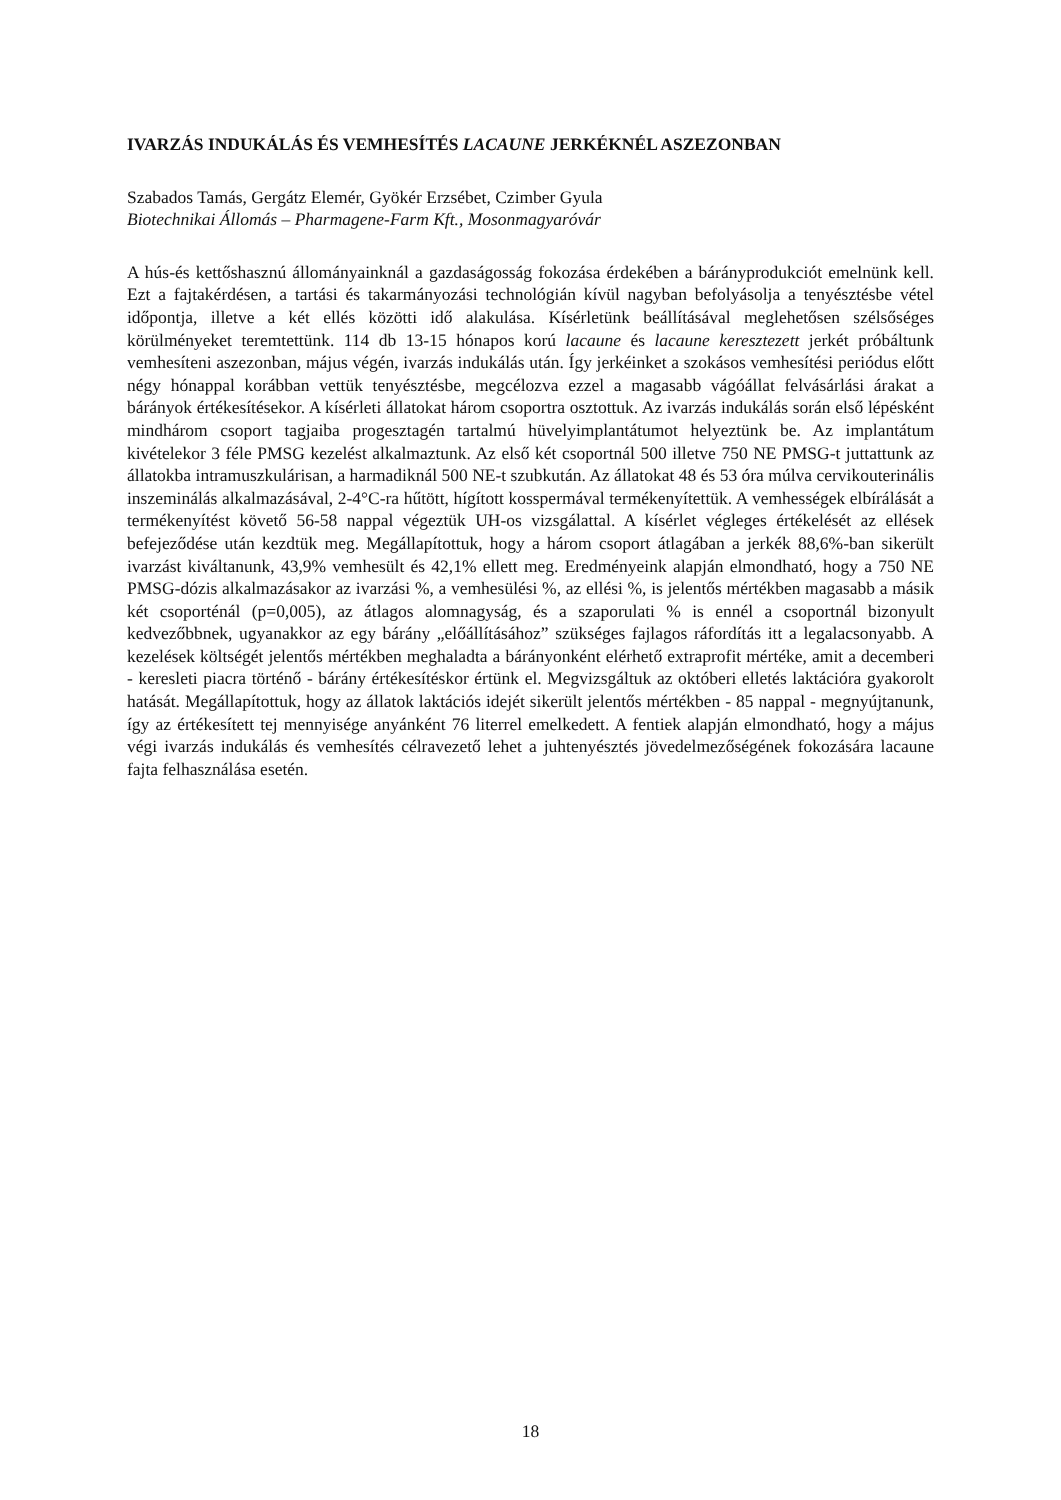IVARZÁS INDUKÁLÁS ÉS VEMHESÍTÉS LACAUNE JERKÉKNÉL ASZEZONBAN
Szabados Tamás, Gergátz Elemér, Gyökér Erzsébet, Czimber Gyula
Biotechnikai Állomás – Pharmagene-Farm Kft., Mosonmagyaróvár
A hús-és kettőshasznú állományainknál a gazdaságosság fokozása érdekében a bárányprodukciót emelnünk kell. Ezt a fajtakérdésen, a tartási és takarmányozási technológián kívül nagyban befolyásolja a tenyésztésbe vétel időpontja, illetve a két ellés közötti idő alakulása. Kísérletünk beállításával meglehetősen szélsőséges körülményeket teremtettünk. 114 db 13-15 hónapos korú lacaune és lacaune keresztezett jerkét próbáltunk vemhesíteni aszezonban, május végén, ivarzás indukálás után. Így jerkéinket a szokásos vemhesítési periódus előtt négy hónappal korábban vettük tenyésztésbe, megcélozva ezzel a magasabb vágóállat felvásárlási árakat a bárányok értékesítésekor. A kísérleti állatokat három csoportra osztottuk. Az ivarzás indukálás során első lépésként mindhárom csoport tagjaiba progesztagén tartalmú hüvelyimplantátumot helyeztünk be. Az implantátum kivételekor 3 féle PMSG kezelést alkalmaztunk. Az első két csoportnál 500 illetve 750 NE PMSG-t juttattunk az állatokba intramuszkulárisan, a harmadiknál 500 NE-t szubkután. Az állatokat 48 és 53 óra múlva cervikouterinális inszeminálás alkalmazásával, 2-4°C-ra hűtött, hígított kosspermával termékenyítettük. A vemhességek elbírálását a termékenyítést követő 56-58 nappal végeztük UH-os vizsgálattal. A kísérlet végleges értékelését az ellések befejeződése után kezdtük meg. Megállapítottuk, hogy a három csoport átlagában a jerkék 88,6%-ban sikerült ivarzást kiváltanunk, 43,9% vemhesült és 42,1% ellett meg. Eredményeink alapján elmondható, hogy a 750 NE PMSG-dózis alkalmazásakor az ivarzási %, a vemhesülési %, az ellési %, is jelentős mértékben magasabb a másik két csoporténál (p=0,005), az átlagos alomnagyság, és a szaporulati % is ennél a csoportnál bizonyult kedvezőbbnek, ugyanakkor az egy bárány „előállításához” szükséges fajlagos ráfordítás itt a legalacsonyabb. A kezelések költségét jelentős mértékben meghaladta a bárányonként elérhető extraprofit mértéke, amit a decemberi - keresleti piacra történő - bárány értékesítéskor értünk el. Megvizsgáltuk az októberi elletés laktációra gyakorolt hatását. Megállapítottuk, hogy az állatok laktációs idejét sikerült jelentős mértékben - 85 nappal - megnyújtanunk, így az értékesített tej mennyisége anyánként 76 literrel emelkedett. A fentiek alapján elmondható, hogy a május végi ivarzás indukálás és vemhesítés célravezető lehet a juhtenyésztés jövedelmezőségének fokozására lacaune fajta felhasználása esetén.
18